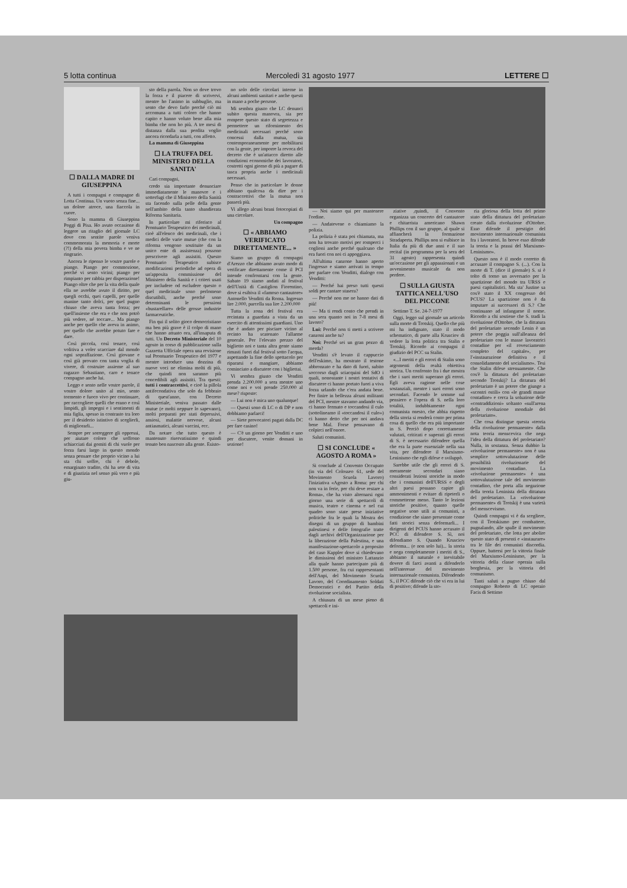5 lotta continua Mercoledì 31 agosto 1977 LETTERE ☐
☐ DALLA MADRE DI GIUSEPPINA
A tutti i compagni e compagne di Lotta Continua. Un vuoto senza fine... un dolore atroce, una fiaccola in cuore.
Sono la mamma di Giuseppina Poggi di Pisa. Ho avuto occasione di leggere un ritaglio del giornale LC dove con sentite parole veniva commemorata la memoria e morte (?!) della mia povera bimba e ve ne ringrazio.
Ancora le ripenso le vostre parole e piango. Piango per commozione, perché vi sento vicini; piango per rimpianto per rabbia per disperazione! Piango oltre che per la vita della quale ella ne avrebbe avuto il diritto, per quegli occhi, quei capelli, per quelle manine tanto dolci, per quel pugno chiuso che aveva tanta forza; per quell'insieme che era e che non potrò più vedere, né toccare... Ma piango anche per quello che aveva in animo, per quello che avrebbe potuto fare e dare.
Così piccola, così tenace, così volitiva a voler scacciare dal mondo ogni sopraffazione. Così giovane e così già provato con tanta voglia di vivere, di costruire assieme al suo ragazzo Sebastiano, caro e tenace compagno anche lui.
Leggo e sento nelle vostre parole, il vostro dolore unito al mio, sento tormento e fuoco vivo per continuare, per raccogliere quelli che erano e così limpidi, gli impegni e i sentimenti di mia figlia, spesso in contrasto tra loro per il desiderio istintivo di sceglierli, di migliorarli...
Sempre per sorreggere gli oppressi, per aiutare coloro che soffrono schiacciati dai gomiti di chi vuole per forza farsi largo in questo mondo senza pensare che proprio vicino a lui sta chi soffre, chi è debole, emarginato tradito, chi ha sete di vita e di giustizia nel senso più vero e più giu-
sto della parola. Non so dove trovo la forza e il piacere di scrivervi, mentre ho l'animo in subbuglio, ma sento che devo farlo perché ciò mi accomuna a tutti coloro che hanno capito e hanno voluto bene alla mia bimba che non ho più. A tre mesi di distanza dalla sua perdita voglio ancora ricordarla a tutti, con affetto.
La mamma di Giuseppina
☐ LA TRUFFA DEL MINISTERO DELLA SANITA'
Cari compagni,
credo sia importante denunciare immediatamente le manovre e i sotterfugi che il Ministero della Sanità sta facendo sulla pelle della gente nell'ambito della tanto sbandierata Riforma Sanitaria.
In particolare mi riferisco al Prontuario Terapeutico dei medicinali, cioè all'elenco dei medicinali, che i medici delle varie mutue (che con la riforma vengono sostituite da un unico ente di assistenza) possono prescrivere agli assistiti. Questo Prontuario Terapeutico subisce modificazioni periodiche ad opera di un'apposita commissione del Ministero della Sanità e i criteri usati per includere od escludere questo o quel medicinale sono perlomeno discutibili, anche perché sono determinanti le pressioni «bustarellare» delle grosse industrie farmaceutiche.
Fin qui il solito gioco democristiano ma ben più grave è il colpo di mano che hanno attuato ora, all'insaputa di tutti. Un Decreto Ministeriale del 10 agosto in corso di pubblicazione sulla Gazzetta Ufficiale opera una revisione sul Prontuario Terapeutico del 1977 e mentre introduce una dozzina di nuove voci ne elimina molti di più, che quindi non saranno più concedibili agli assistiti. Tra questi: tutti i contraccettivi, e cioè la pillola antifecondativa che solo da febbraio di quest'anno, con Decreto Ministeriale, veniva passato dalle mutue (e molti neppure lo sapevano), molti preparati per stati depressivi, ansiosi, malattie nervose, alcuni antiasmatici, alcuni vaccini, ecc.
Da notare che tutto questo è mantenuto riservatissimo e quindi tenuto ben nascosto alla gente. Esisto-
no solo delle circolari interne in alcuni ambienti sanitari e anche questi in mano a poche persone.
Mi sembra giusto che LC denunci subito questa manovra, sia per rompere questo stato di segretezza e permettere un rifornimento dei medicinali necessari perché sono concessi dalla mutua, sia contemporaneamente per mobilitarsi con la gente, per imporre la revoca del decreto che è un'attacco diretto alle condizioni economiche dei lavoratori, costretti ogni giorno di più a pagare di tasca propria anche i medicinali necessari.
Penso che in particolare le donne abbiano qualcosa da dire per i contraccettivi che la mutua non passerà più.
Vi allego alcuni brani fotocopiati di una circolare.
Un compagno
☐ « ABBIAMO VERIFICATO DIRETTAMENTE... »
Siamo un gruppo di compagni d'Arezzo che abbiamo avuto modo di verificare direttamente come il PCI intende confrontarsi con la gente. Sabato 19 siamo andati al festival dell'Unità di Castiglion Fiorentino, dove si esibiva il «famoso cantautore» Antonello Venditti da Roma. Ingresso lire 2.000, parcella sua lire 2.200.000
Tutta la zona del festival era recintata a guardata a vista da un esercito di attentissimi guardiani. Uno che è andato per pisciare vicino al recinto ha scatenato l'allarme generale. Per l'elevato prezzo del biglietto noi e tanta altra gente siamo rimasti fuori dal festival sotto l'acqua, aspettando la fine dello spettacolo per ripararsi e mangiare, abbiamo cominciato a discutere con i bigliettai.
Vi sembra giusto che Venditti prenda 2.200.000 a sera mentre uno come noi e voi prende 250.000 al mese? risposte:
— Lui non è mica uno qualunque!
— Questi sono di LC o di DP e non dobbiamo parlarci!
— Siete provocatori pagati dalla DC per fare casino!
— C'è un giorno per Venditti e uno per discutere, venite domani in sezione!
— Noi siamo qui per mantenere l'ordine.
— Andatevene o chiamiamo la polizia.
La polizia è stata poi chiamata, ma non ha trovato motivi per romperci i coglioni anche perché qualcuno che era fuori con noi ci appoggiava.
All'ultima canzone hanno aperto l'ingresso e siamo arrivati in tempo per parlare con Venditti, dialogo con Venditti:
— Perché hai preso tutti questi soldi per cantare stasera?
— Perché non me ne hanno dati di più!
— Ma ti rendi conto che prendi in una sera quanto noi in 7-8 mesi di lavoro?
Lui: Perché non ti metti a scrivere canzoni anche tu?
Noi: Perché sei un gran pezzo di merda?
Venditti s'è levato il cappuccio dell'eskimo, ha mostrato il testone abbronzato e ha dato di fuori, subito soccorso dagli sciacquini del SdO i quali, nonostante i nostri tentativi di discutere ci hanno portato fuori a viva forza urlando che c'era andata bene. Per finire in bellezza alcuni militanti del PCI, mentre stavamo andando via, ci hanno fermato e toccandosi il culo (sottolineamo il «toccandosi il culo») ci hanno detto che per noi andava bene Mal. Forse pensavano di colpirci nell'onore.
Saluti comunisti.
☐ SI CONCLUDE « AGOSTO A ROMA »
Si conclude al Convento Occupato (in via del Colosseo 61, sede del Movimento Scuola Lavoro) l'iniziativa «Agosto a Roma: per chi non va in ferie, per chi deve restare a Roma», che ha visto alternarsi ogni giorno una serie di spettacoli di musica, teatro e cinema e nel cui quadro sono state prese iniziative politiche fra le quali la Mostra dei disegni di un gruppo di bambini palestinesi e delle fotografie tratte dagli archivi dell'Organizzazione per la liberazione della Palestina, e una manifestazione-spettacolo a proposito del caso Kappler dove si chiedevano le dimissioni del ministro Lattanzio alla quale hanno partecipato più di 1.500 persone, fra cui rappresentanti dell'Anpi, del Movimento Scuola Lavoro, del Coordinamento Soldati Democratici e del Partito della rivoluzione socialista.
A chiusura di un mese pieno di spettacoli e ini-
ziative ,quindi, il Convento organizza un concerto del cantautore e chitarrista americano Shawn Phillips con il suo gruppo, al quale si affiancherà la formazione Stradaperta. Phillips non si esibisce in Italia da più di due anni e il suo recital (in programma per la sera del 31 agosto) rappresenta quindi un'occasione per gli appassionati e un avvenimento musicale da non perdere.
☐ SULLA GIUSTA TATTICA NELL'USO DEL PICCONE
Settimo T. Se. 24-7-1977
Oggi, leggo sul giornale un articolo sulla morte di Trotskij. Quello che più mi ha indignato, stato il modo schematico, di parte alla Krusciov di vedere la lotta politica tra Stalin e Trotskij. Ricordo ai compagni il giudizio del PCC su Stalin.
«...I meriti e gli errori di Stalin sono argomenti della realtà obiettiva storica. Un confronto fra i due mostra che i suoi meriti superano gli errori. Egli aveva ragione nelle cose sostanziali, mentre i suoi errori sono secondari. Facendo le somme sul pensiero e l'opera di S. nella loro totalità, indubbiamente ogni comunista onesto, che abbia rispetto della storia si renderà conto per prima cosa di quello che era più importante in S. Perciò dopo correttamente valutati, criticati e superati gli errori di S. è necessario difendere quella che era la parte essenziale nella sua vita, per difendere il Marxismo-Leninismo che egli difese e sviluppò.
Sarebbe utile che gli errori di S. meramente secondari siano considerati lezioni storiche in modo che i comunisti dell'URSS e degli altri paesi possano capire gli ammonimenti e evitare di ripeterli o commetterne meno. Tanto le lezioni storiche positive, quanto quelle negative sono utili ai comunisti, a condizione che siano presentate come fatti storici senza deformarli... I dirigenti del PCUS hanno accusato il PCC di difendere S. Sì, noi difendiamo S. Quando Krusciov deforma... (e non solo lui)... la storia e nega completamente i meriti di S., abbiamo il naturale e inevitabile dovere di farci avanti a difenderlo nell'interesse del movimento internazionale comunista. Difendendo S., il PCC difende ciò che vi era in lui di positivo; difende la sto-
ria gloriosa della lotta del primo stato della dittatura del proletariato creato dalla rivoluzione d'Ottobre. Esso difende il prestigio del movimento internazionale comunista fra i lavoratori. In breve esso difende la teoria e la prassi del Marxismo-Leninismo».
Questo non è il modo corretto di accusare il compagno S. (...). Con la morte di T. (dice il giornale) S. si è tolto di torno un avversario per la spartizione del mondo tra URSS e paesi capitalistici. Ma sta' Justine sa cos'è stato il XX congresso del PCUS? La spartizione non è da imputare ai successori di S.? Che continuano ad infangarne il nome. Ricordo a chi sostiene che S. tradì la rivoluzione d'Ottobre, che la dittatura del proletariato secondo Lenin è un potere che poggia sull'alleanza del proletariato con le masse lavoratrici contadine per «il rovesciamento completo del capitale», per l'«instaurazione definitiva e il consolidamento del socialismo». Tesi che Stalin difese strenuamente. Che cos'è la dittatura del proletariato secondo Trotskij? La dittatura del proletariato è un potere che giunge a «scontri ostili» con «le grandi masse contadine» e cerca la soluzione delle «contraddizioni» soltanto «sull'arena della rivoluzione mondiale del proletariato».
Che cosa distingue questa «teoria della rivoluzione permanente» dalla nota teoria menscevica che nega l'idea della dittatura del proletariato? Nulla, in sostanza. Senza dubbio la «rivoluzione permanente» non è una semplice sottovalutazione delle possibilità rivoluzionarie del movimento contadino. La «rivoluzione permanente» è una sottovalutazione tale del movimento contadino, che porta alla negazione della teoria Leninista della dittatura del proletariato. La «rivoluzione permanente» di Trotskij è una varietà del menscevismo.
Quindi compagni vi è da scegliere, con il Trotskismo per combattere, pugnalando, alle spalle il movimento del proletariato, che lotta per abolire questo stato di presenti e «instaurare» tra le file dei comunisti discordia. Oppure, battersi per la vittoria finale del Marxismo-Leninismo, per la vittoria della classe operaia sulla borghesia, per la vittoria del comunismo.
Tanti saluti a pugno chiuso dal compagno Roberto di LC operaio Facis di Settimo